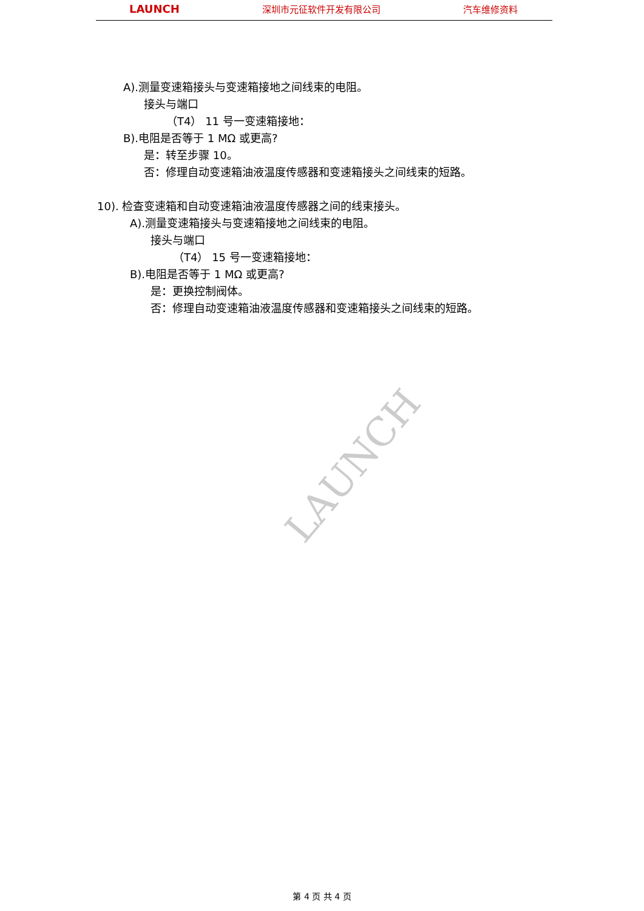LAUNCH 深圳市元征软件开发有限公司 汽车维修资料
A).测量变速箱接头与变速箱接地之间线束的电阻。
接头与端口
（T4） 11 号一变速箱接地：
B).电阻是否等于 1 MΩ 或更高?
是：转至步骤 10。
否：修理自动变速箱油液温度传感器和变速箱接头之间线束的短路。
10). 检查变速箱和自动变速箱油液温度传感器之间的线束接头。
A).测量变速箱接头与变速箱接地之间线束的电阻。
接头与端口
（T4） 15 号一变速箱接地：
B).电阻是否等于 1 MΩ 或更高?
是：更换控制阀体。
否：修理自动变速箱油液温度传感器和变速箱接头之间线束的短路。
LAUNCH
第 4 页 共 4 页